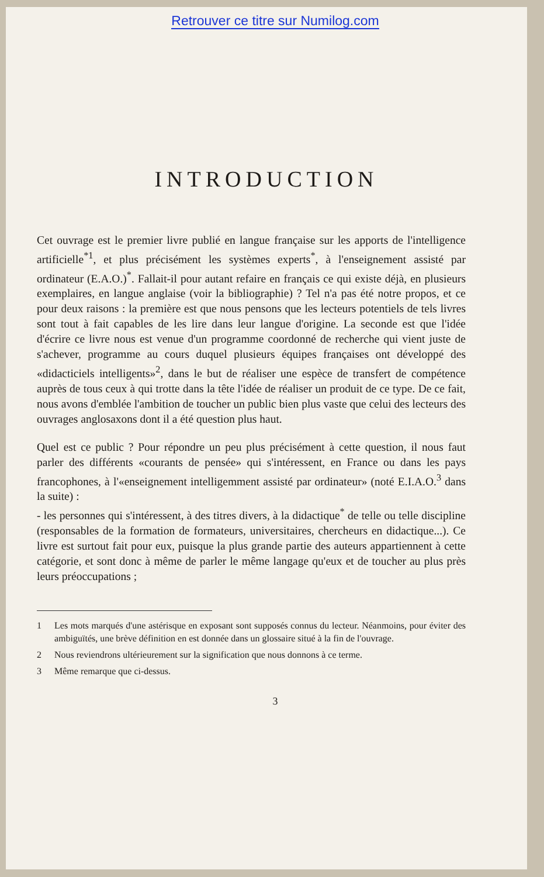Retrouver ce titre sur Numilog.com
INTRODUCTION
Cet ouvrage est le premier livre publié en langue française sur les apports de l'intelligence artificielle<sup>*1</sup>, et plus précisément les systèmes experts<sup>*</sup>, à l'enseignement assisté par ordinateur (E.A.O.)<sup>*</sup>. Fallait-il pour autant refaire en français ce qui existe déjà, en plusieurs exemplaires, en langue anglaise (voir la bibliographie) ? Tel n'a pas été notre propos, et ce pour deux raisons : la première est que nous pensons que les lecteurs potentiels de tels livres sont tout à fait capables de les lire dans leur langue d'origine. La seconde est que l'idée d'écrire ce livre nous est venue d'un programme coordonné de recherche qui vient juste de s'achever, programme au cours duquel plusieurs équipes françaises ont développé des «didacticiels intelligents»<sup>2</sup>, dans le but de réaliser une espèce de transfert de compétence auprès de tous ceux à qui trotte dans la tête l'idée de réaliser un produit de ce type. De ce fait, nous avons d'emblée l'ambition de toucher un public bien plus vaste que celui des lecteurs des ouvrages anglosaxons dont il a été question plus haut.
Quel est ce public ? Pour répondre un peu plus précisément à cette question, il nous faut parler des différents «courants de pensée» qui s'intéressent, en France ou dans les pays francophones, à l'«enseignement intelligemment assisté par ordinateur» (noté E.I.A.O.<sup>3</sup> dans la suite) :
- les personnes qui s'intéressent, à des titres divers, à la didactique<sup>*</sup> de telle ou telle discipline (responsables de la formation de formateurs, universitaires, chercheurs en didactique...). Ce livre est surtout fait pour eux, puisque la plus grande partie des auteurs appartiennent à cette catégorie, et sont donc à même de parler le même langage qu'eux et de toucher au plus près leurs préoccupations ;
1 Les mots marqués d'une astérisque en exposant sont supposés connus du lecteur. Néanmoins, pour éviter des ambiguïtés, une brève définition en est donnée dans un glossaire situé à la fin de l'ouvrage.
2 Nous reviendrons ultérieurement sur la signification que nous donnons à ce terme.
3 Même remarque que ci-dessus.
3